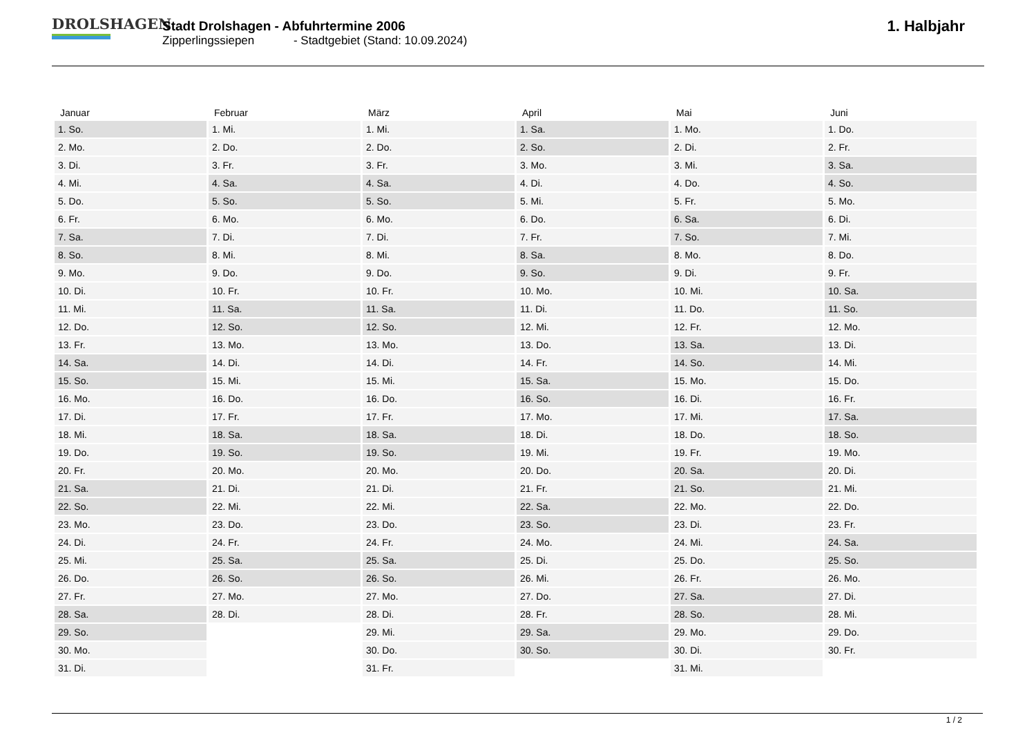DROLSHAGEN
Stadt Drolshagen - Abfuhrtermine 2006
Zipperlingssiepen - Stadtgebiet (Stand: 10.09.2024)
1. Halbjahr
| Januar | Februar | März | April | Mai | Juni |
| --- | --- | --- | --- | --- | --- |
| 1. So. | 1. Mi. | 1. Mi. | 1. Sa. | 1. Mo. | 1. Do. |
| 2. Mo. | 2. Do. | 2. Do. | 2. So. | 2. Di. | 2. Fr. |
| 3. Di. | 3. Fr. | 3. Fr. | 3. Mo. | 3. Mi. | 3. Sa. |
| 4. Mi. | 4. Sa. | 4. Sa. | 4. Di. | 4. Do. | 4. So. |
| 5. Do. | 5. So. | 5. So. | 5. Mi. | 5. Fr. | 5. Mo. |
| 6. Fr. | 6. Mo. | 6. Mo. | 6. Do. | 6. Sa. | 6. Di. |
| 7. Sa. | 7. Di. | 7. Di. | 7. Fr. | 7. So. | 7. Mi. |
| 8. So. | 8. Mi. | 8. Mi. | 8. Sa. | 8. Mo. | 8. Do. |
| 9. Mo. | 9. Do. | 9. Do. | 9. So. | 9. Di. | 9. Fr. |
| 10. Di. | 10. Fr. | 10. Fr. | 10. Mo. | 10. Mi. | 10. Sa. |
| 11. Mi. | 11. Sa. | 11. Sa. | 11. Di. | 11. Do. | 11. So. |
| 12. Do. | 12. So. | 12. So. | 12. Mi. | 12. Fr. | 12. Mo. |
| 13. Fr. | 13. Mo. | 13. Mo. | 13. Do. | 13. Sa. | 13. Di. |
| 14. Sa. | 14. Di. | 14. Di. | 14. Fr. | 14. So. | 14. Mi. |
| 15. So. | 15. Mi. | 15. Mi. | 15. Sa. | 15. Mo. | 15. Do. |
| 16. Mo. | 16. Do. | 16. Do. | 16. So. | 16. Di. | 16. Fr. |
| 17. Di. | 17. Fr. | 17. Fr. | 17. Mo. | 17. Mi. | 17. Sa. |
| 18. Mi. | 18. Sa. | 18. Sa. | 18. Di. | 18. Do. | 18. So. |
| 19. Do. | 19. So. | 19. So. | 19. Mi. | 19. Fr. | 19. Mo. |
| 20. Fr. | 20. Mo. | 20. Mo. | 20. Do. | 20. Sa. | 20. Di. |
| 21. Sa. | 21. Di. | 21. Di. | 21. Fr. | 21. So. | 21. Mi. |
| 22. So. | 22. Mi. | 22. Mi. | 22. Sa. | 22. Mo. | 22. Do. |
| 23. Mo. | 23. Do. | 23. Do. | 23. So. | 23. Di. | 23. Fr. |
| 24. Di. | 24. Fr. | 24. Fr. | 24. Mo. | 24. Mi. | 24. Sa. |
| 25. Mi. | 25. Sa. | 25. Sa. | 25. Di. | 25. Do. | 25. So. |
| 26. Do. | 26. So. | 26. So. | 26. Mi. | 26. Fr. | 26. Mo. |
| 27. Fr. | 27. Mo. | 27. Mo. | 27. Do. | 27. Sa. | 27. Di. |
| 28. Sa. | 28. Di. | 28. Di. | 28. Fr. | 28. So. | 28. Mi. |
| 29. So. | | 29. Mi. | 29. Sa. | 29. Mo. | 29. Do. |
| 30. Mo. | | 30. Do. | 30. So. | 30. Di. | 30. Fr. |
| 31. Di. | | 31. Fr. | | 31. Mi. | |
1 / 2